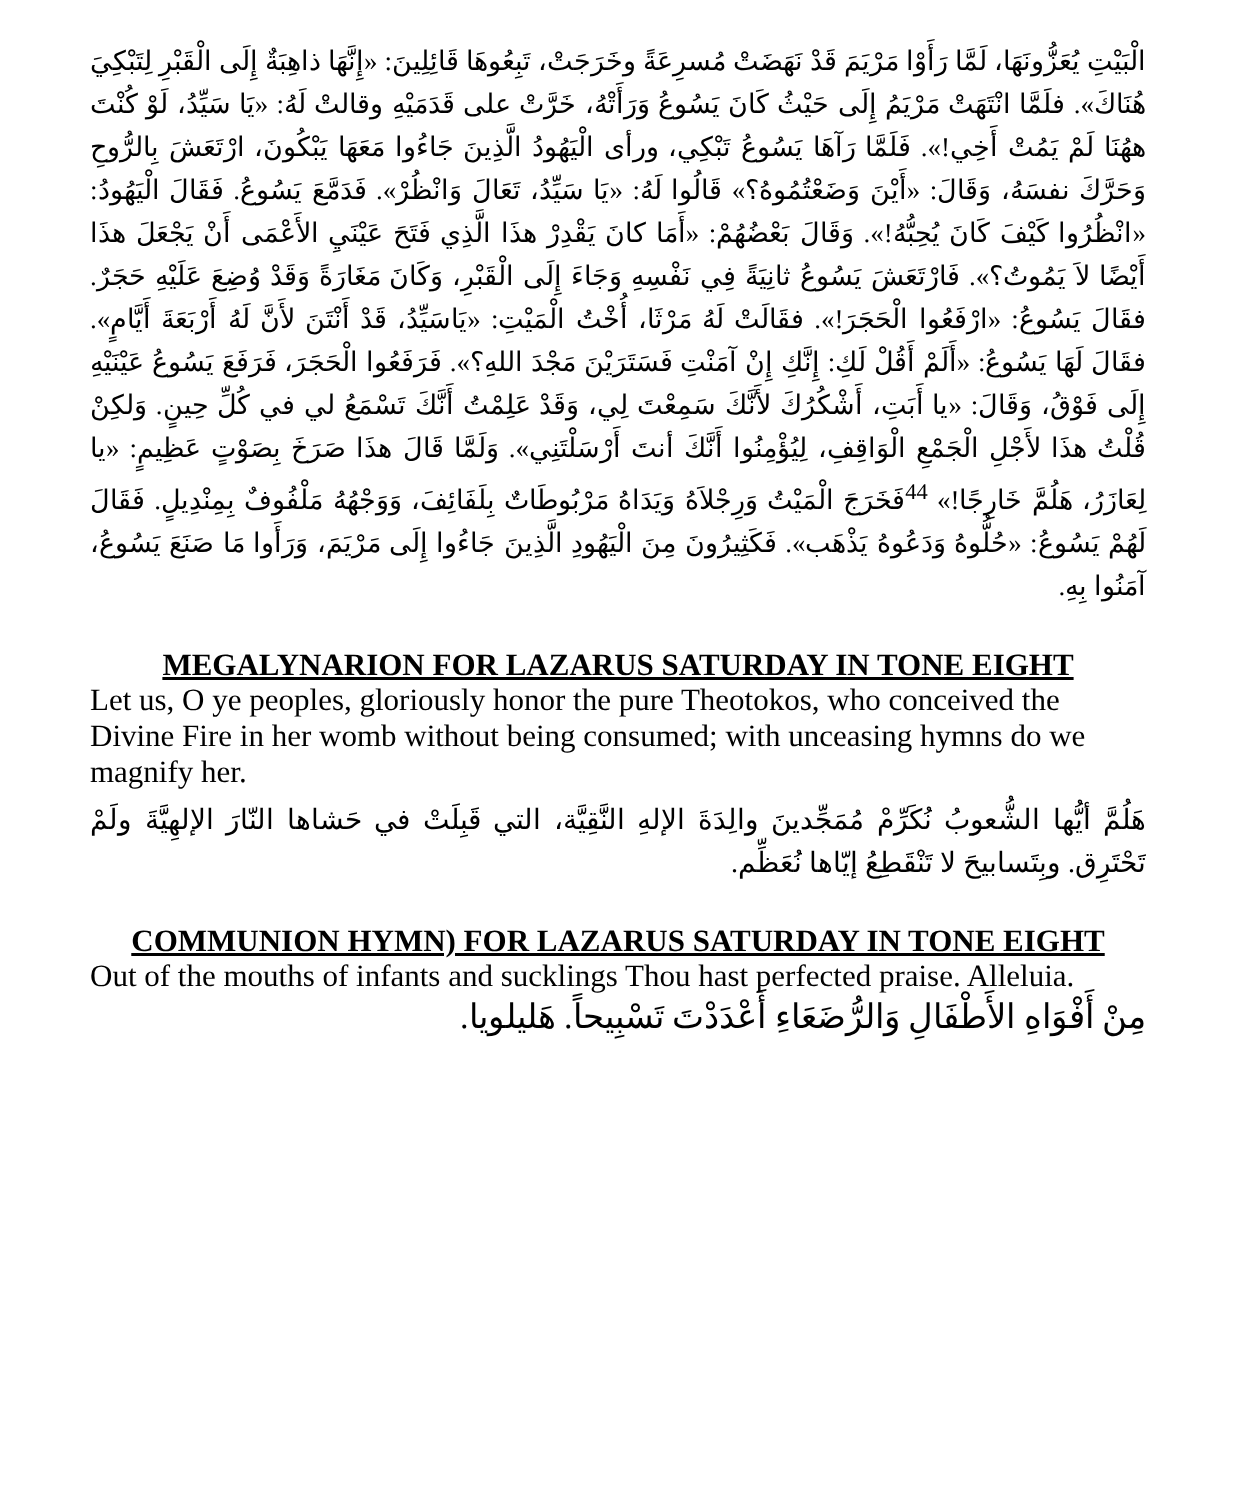الْبَيْتِ يُعَزُّونَهَا، لَمَّا رَأَوْا مَرْيَمَ قَدْ نَهَضَتْ مُسرِعَةً وخَرَجَتْ، تَبِعُوهَا قَائِلِينَ: «إِنَّهَا ذاهِبَةٌ إِلَى الْقَبْرِ لِتَبْكِيَ هُنَاكَ». فلَمَّا انْتَهَتْ مَرْيَمُ إِلَى حَيْثُ كَانَ يَسُوعُ وَرَأَتْهُ، خَرَّتْ على قَدَمَيْهِ وقالتْ لَهُ: «يَا سَيِّدُ، لَوْ كُنْتَ ههُنَا لَمْ يَمُتْ أَخِي!». فَلَمَّا رَآهَا يَسُوعُ تَبْكِي، ورأى الْيَهُودُ الَّذِينَ جَاءُوا مَعَهَا يَبْكُونَ، ارْتَعَشَ بِالرُّوحِ وَحَرَّكَ نفسَهُ، وَقَالَ: «أَيْنَ وَضَعْتُمُوهُ؟» قَالُوا لَهُ: «يَا سَيِّدُ، تَعَالَ وَانْظُرْ». فَدَمَّعَ يَسُوعُ. فَقَالَ الْيَهُودُ: «انْظُرُوا كَيْفَ كَانَ يُحِبُّهُ!». وَقَالَ بَعْضُهُمْ: «أَمَا كانَ يَقْدِرْ هذَا الَّذِي فَتَحَ عَيْنَيِ الأَعْمَى أَنْ يَجْعَلَ هذَا أَيْضًا لاَ يَمُوتُ؟». فَارْتَعَشَ يَسُوعُ ثانِيَةً فِي نَفْسِهِ وَجَاءَ إِلَى الْقَبْرِ، وَكَانَ مَغَارَةً وَقَدْ وُضِعَ عَلَيْهِ حَجَرٌ. فقَالَ يَسُوعُ: «ارْفَعُوا الْحَجَرَ!». فقَالَتْ لَهُ مَرْثَا، أُخْتُ الْمَيْتِ: «يَاسَيِّدُ، قَدْ أَنْتَنَ لأَنَّ لَهُ أَرْبَعَةَ أَيَّامٍ». فقَالَ لَهَا يَسُوعُ: «أَلَمْ أَقُلْ لَكِ: إِنَّكِ إِنْ آمَنْتِ فَسَتَرَيْنَ مَجْدَ اللهِ؟». فَرَفَعُوا الْحَجَرَ، فَرَفَعَ يَسُوعُ عَيْنَيْهِ إِلَى فَوْقُ، وَقَالَ: «يا أَبَتِ، أَشْكُرُكَ لأَنَّكَ سَمِعْتَ لِي، وَقَدْ عَلِمْتُ أَنَّكَ تَسْمَعُ لي في كُلِّ حِينٍ. وَلكِنْ قُلْتُ هذَا لأَجْلِ الْجَمْعِ الْوَاقِفِ، لِيُؤْمِنُوا أَنَّكَ أنتَ أَرْسَلْتَنِي». وَلَمَّا قَالَ هذَا صَرَخَ بِصَوْتٍ عَظِيمٍ: «يا لِعَازَرُ، هَلُمَّ خَارِجًا!» <sup>44</sup>فَخَرَجَ الْمَيْتُ وَرِجْلاَهُ وَيَدَاهُ مَرْبُوطَاتٌ بِلَفَائِفَ، وَوَجْهُهُ مَلْفُوفٌ بِمِنْدِيلٍ. فَقَالَ لَهُمْ يَسُوعُ: «حُلُّوهُ وَدَعُوهُ يَذْهَب». فَكَثِيرُونَ مِنَ الْيَهُودِ الَّذِينَ جَاءُوا إِلَى مَرْيَمَ، وَرَأَوا مَا صَنَعَ يَسُوعُ، آمَنُوا بِهِ.
MEGALYNARION FOR LAZARUS SATURDAY IN TONE EIGHT
Let us, O ye peoples, gloriously honor the pure Theotokos, who conceived the Divine Fire in her womb without being consumed; with unceasing hymns do we magnify her.
هَلُمَّ أيُّها الشُّعوبُ نُكَرِّمْ مُمَجِّدينَ والِدَةَ الإلهِ النَّقِيَّة، التي قَبِلَتْ في حَشاها النّارَ الإلهِيَّةَ ولَمْ تَحْتَرِق. وبِتَسابيحَ لا تَنْقَطِعُ إيّاها نُعَظِّم.
COMMUNION HYMN) FOR LAZARUS SATURDAY IN TONE EIGHT
Out of the mouths of infants and sucklings Thou hast perfected praise. Alleluia.
مِنْ أَفْوَاهِ الأَطْفَالِ وَالرُّضَعَاءِ أَعْدَدْتَ تَسْبِيحاً. هَليلويا.